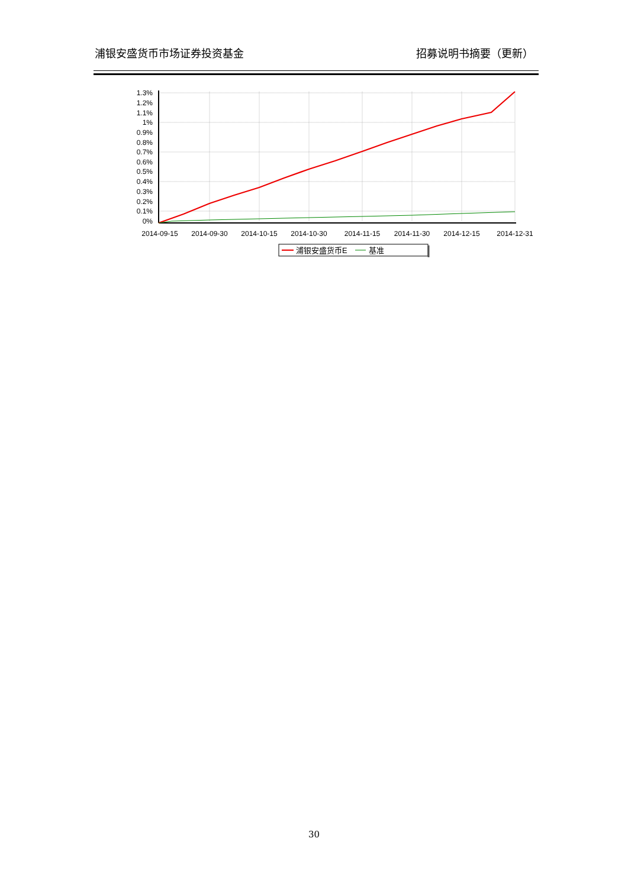浦银安盛货币市场证券投资基金 招募说明书摘要（更新）
1.3%
1.2%
1.1%
1%
0.9%
0.8%
0.7%
0.6%
0.5%
0.4%
0.3%
0.2%
0.1%
0%
2014-09-15
2014-09-30
2014-10-15
2014-10-30
2014-11-15
2014-11-30
2014-12-15
2014-12-31
浦银安盛货币E
基准
30